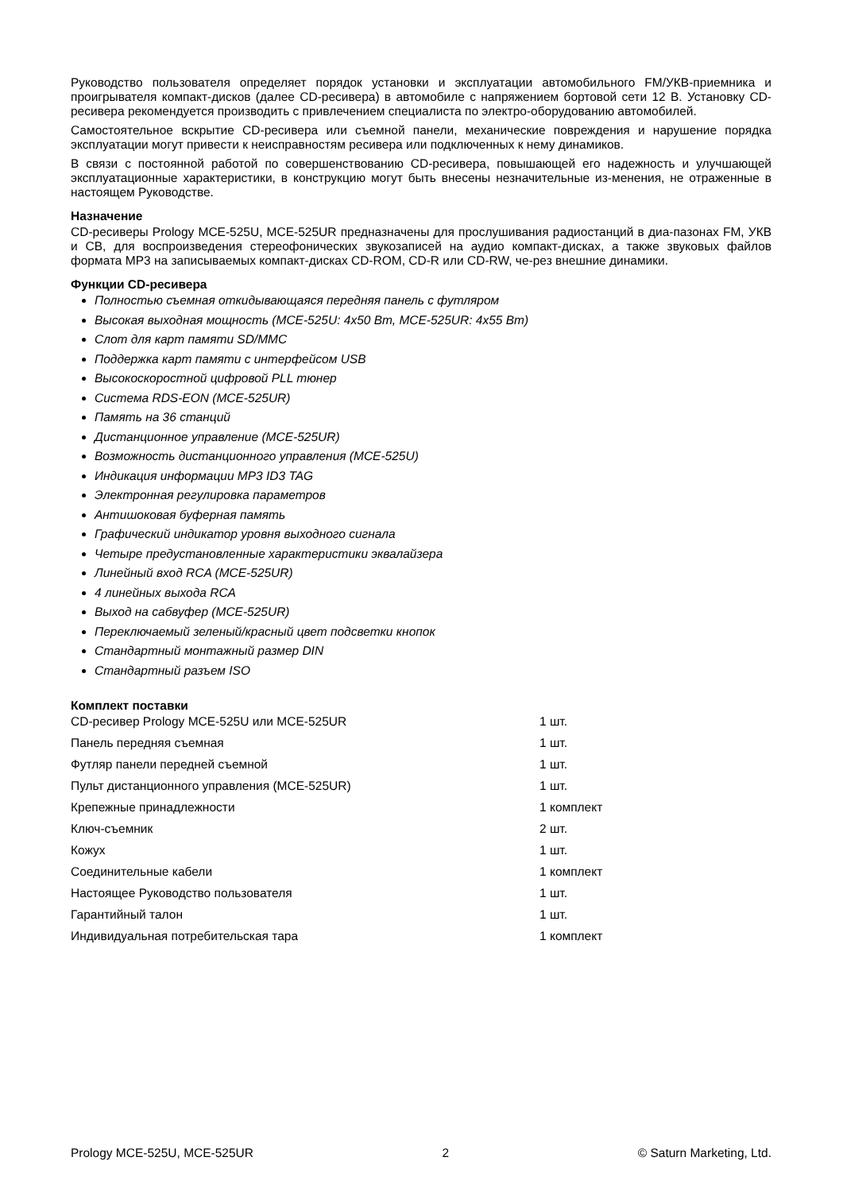Руководство пользователя определяет порядок установки и эксплуатации автомобильного FM/УКВ-приемника и проигрывателя компакт-дисков (далее CD-ресивера) в автомобиле с напряжением бортовой сети 12 В. Установку CD-ресивера рекомендуется производить с привлечением специалиста по электро-оборудованию автомобилей.
Самостоятельное вскрытие CD-ресивера или съемной панели, механические повреждения и нарушение порядка эксплуатации могут привести к неисправностям ресивера или подключенных к нему динамиков.
В связи с постоянной работой по совершенствованию CD-ресивера, повышающей его надежность и улучшающей эксплуатационные характеристики, в конструкцию могут быть внесены незначительные из-менения, не отраженные в настоящем Руководстве.
Назначение
CD-ресиверы Prology MCE-525U, MCE-525UR предназначены для прослушивания радиостанций в диа-пазонах FM, УКВ и СВ, для воспроизведения стереофонических звукозаписей на аудио компакт-дисках, а также звуковых файлов формата MP3 на записываемых компакт-дисках CD-ROM, CD-R или CD-RW, че-рез внешние динамики.
Функции CD-ресивера
Полностью съемная откидывающаяся передняя панель с футляром
Высокая выходная мощность (MCE-525U: 4x50 Вт, MCE-525UR: 4x55 Вт)
Слот для карт памяти SD/MMC
Поддержка карт памяти с интерфейсом USB
Высокоскоростной цифровой PLL тюнер
Система RDS-EON (MCE-525UR)
Память на 36 станций
Дистанционное управление (MCE-525UR)
Возможность дистанционного управления (MCE-525U)
Индикация информации MP3 ID3 TAG
Электронная регулировка параметров
Антишоковая буферная память
Графический индикатор уровня выходного сигнала
Четыре предустановленные характеристики эквалайзера
Линейный вход RCA (MCE-525UR)
4 линейных выхода RCA
Выход на сабвуфер (MCE-525UR)
Переключаемый зеленый/красный цвет подсветки кнопок
Стандартный монтажный размер DIN
Стандартный разъем ISO
Комплект поставки
| CD-ресивер Prology MCE-525U или MCE-525UR | 1 шт. |
| Панель передняя съемная | 1 шт. |
| Футляр панели передней съемной | 1 шт. |
| Пульт дистанционного управления (MCE-525UR) | 1 шт. |
| Крепежные принадлежности | 1 комплект |
| Ключ-съемник | 2 шт. |
| Кожух | 1 шт. |
| Соединительные кабели | 1 комплект |
| Настоящее Руководство пользователя | 1 шт. |
| Гарантийный талон | 1 шт. |
| Индивидуальная потребительская тара | 1 комплект |
Prology MCE-525U, MCE-525UR 2 © Saturn Marketing, Ltd.